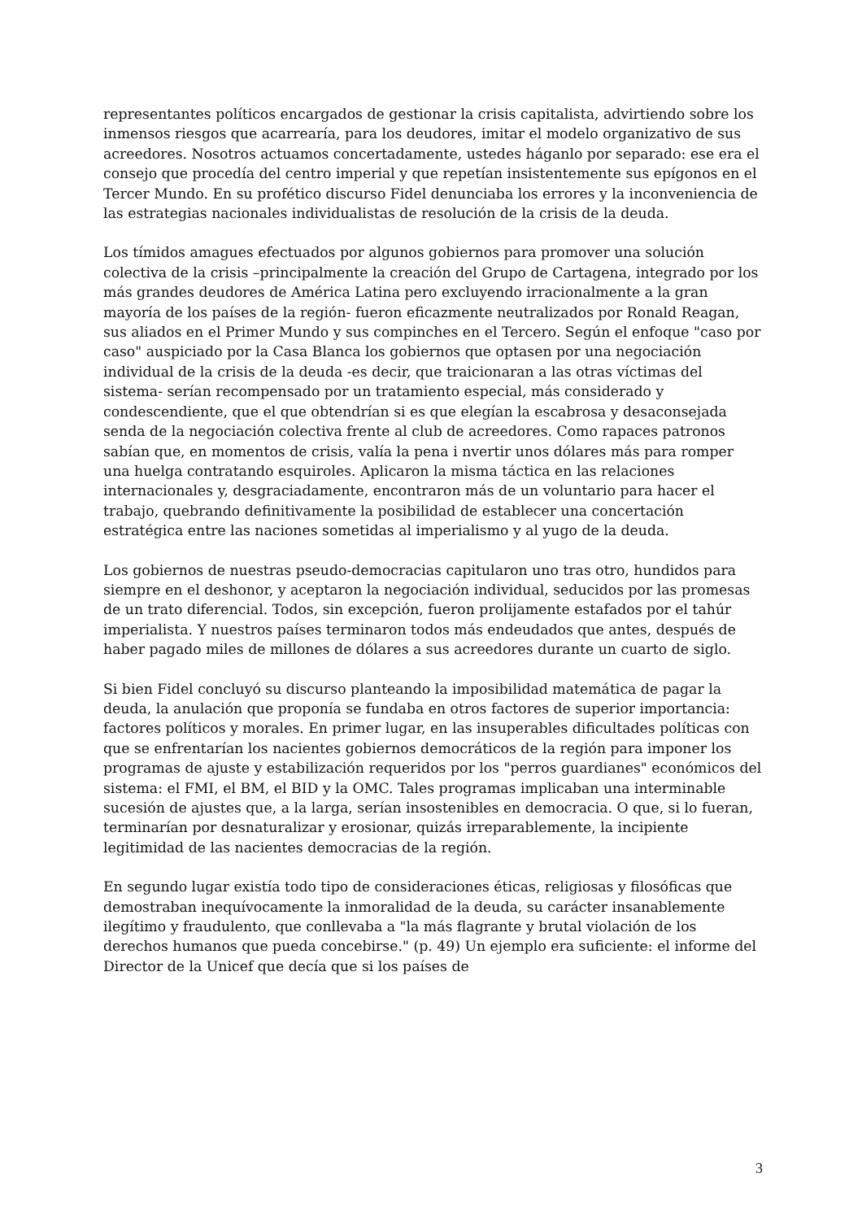representantes políticos encargados de gestionar la crisis capitalista, advirtiendo sobre los inmensos riesgos que acarrearía, para los deudores, imitar el modelo organizativo de sus acreedores. Nosotros actuamos concertadamente, ustedes háganlo por separado: ese era el consejo que procedía del centro imperial y que repetían insistentemente sus epígonos en el Tercer Mundo. En su profético discurso Fidel denunciaba los errores y la inconveniencia de las estrategias nacionales individualistas de resolución de la crisis de la deuda.
Los tímidos amagues efectuados por algunos gobiernos para promover una solución colectiva de la crisis –principalmente la creación del Grupo de Cartagena, integrado por los más grandes deudores de América Latina pero excluyendo irracionalmente a la gran mayoría de los países de la región- fueron eficazmente neutralizados por Ronald Reagan, sus aliados en el Primer Mundo y sus compinches en el Tercero. Según el enfoque "caso por caso" auspiciado por la Casa Blanca los gobiernos que optasen por una negociación individual de la crisis de la deuda -es decir, que traicionaran a las otras víctimas del sistema- serían recompensado por un tratamiento especial, más considerado y condescendiente, que el que obtendrían si es que elegían la escabrosa y desaconsejada senda de la negociación colectiva frente al club de acreedores. Como rapaces patronos sabían que, en momentos de crisis, valía la pena i nvertir unos dólares más para romper una huelga contratando esquiroles. Aplicaron la misma táctica en las relaciones internacionales y, desgraciadamente, encontraron más de un voluntario para hacer el trabajo, quebrando definitivamente la posibilidad de establecer una concertación estratégica entre las naciones sometidas al imperialismo y al yugo de la deuda.
Los gobiernos de nuestras pseudo-democracias capitularon uno tras otro, hundidos para siempre en el deshonor, y aceptaron la negociación individual, seducidos por las promesas de un trato diferencial. Todos, sin excepción, fueron prolijamente estafados por el tahúr imperialista. Y nuestros países terminaron todos más endeudados que antes, después de haber pagado miles de millones de dólares a sus acreedores durante un cuarto de siglo.
Si bien Fidel concluyó su discurso planteando la imposibilidad matemática de pagar la deuda, la anulación que proponía se fundaba en otros factores de superior importancia: factores políticos y morales. En primer lugar, en las insuperables dificultades políticas con que se enfrentarían los nacientes gobiernos democráticos de la región para imponer los programas de ajuste y estabilización requeridos por los "perros guardianes" económicos del sistema: el FMI, el BM, el BID y la OMC. Tales programas implicaban una interminable sucesión de ajustes que, a la larga, serían insostenibles en democracia. O que, si lo fueran, terminarían por desnaturalizar y erosionar, quizás irreparablemente, la incipiente legitimidad de las nacientes democracias de la región.
En segundo lugar existía todo tipo de consideraciones éticas, religiosas y filosóficas que demostraban inequívocamente la inmoralidad de la deuda, su carácter insanablemente ilegítimo y fraudulento, que conllevaba a "la más flagrante y brutal violación de los derechos humanos que pueda concebirse." (p. 49) Un ejemplo era suficiente: el informe del Director de la Unicef que decía que si los países de
3